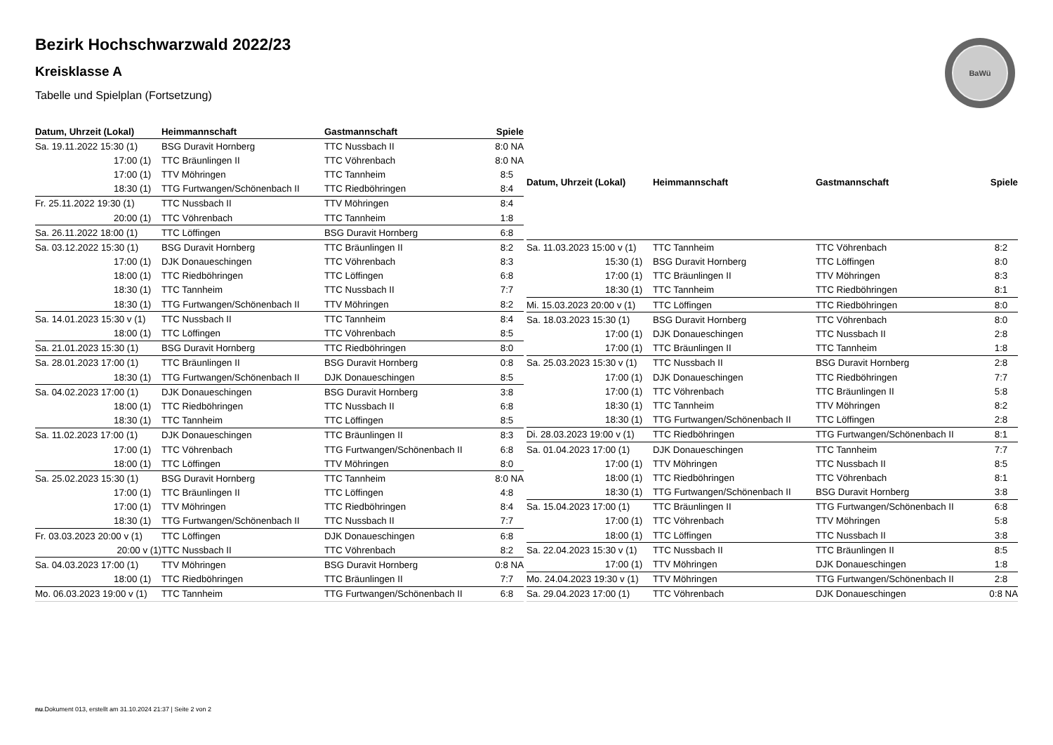Bezirk Hochschwarzwald 2022/23
Kreisklasse A
Tabelle und Spielplan (Fortsetzung)
BaWü
| Datum, Uhrzeit (Lokal) | Heimmannschaft | Gastmannschaft | Spiele |
| --- | --- | --- | --- |
| Sa. 19.11.2022 15:30 (1) | BSG Duravit Hornberg | TTC Nussbach II | 8:0 NA |
| 17:00 (1) | TTC Bräunlingen II | TTC Vöhrenbach | 8:0 NA |
| 17:00 (1) | TTV Möhringen | TTC Tannheim | 8:5 |
| 18:30 (1) | TTG Furtwangen/Schönenbach II | TTC Riedböhringen | 8:4 |
| Fr. 25.11.2022 19:30 (1) | TTC Nussbach II | TTV Möhringen | 8:4 |
| 20:00 (1) | TTC Vöhrenbach | TTC Tannheim | 1:8 |
| Sa. 26.11.2022 18:00 (1) | TTC Löffingen | BSG Duravit Hornberg | 6:8 |
| Sa. 03.12.2022 15:30 (1) | BSG Duravit Hornberg | TTC Bräunlingen II | 8:2 |
| 17:00 (1) | DJK Donaueschingen | TTC Vöhrenbach | 8:3 |
| 18:00 (1) | TTC Riedböhringen | TTC Löffingen | 6:8 |
| 18:30 (1) | TTC Tannheim | TTC Nussbach II | 7:7 |
| 18:30 (1) | TTG Furtwangen/Schönenbach II | TTV Möhringen | 8:2 |
| Sa. 14.01.2023 15:30 v (1) | TTC Nussbach II | TTC Tannheim | 8:4 |
| 18:00 (1) | TTC Löffingen | TTC Vöhrenbach | 8:5 |
| Sa. 21.01.2023 15:30 (1) | BSG Duravit Hornberg | TTC Riedböhringen | 8:0 |
| Sa. 28.01.2023 17:00 (1) | TTC Bräunlingen II | BSG Duravit Hornberg | 0:8 |
| 18:30 (1) | TTG Furtwangen/Schönenbach II | DJK Donaueschingen | 8:5 |
| Sa. 04.02.2023 17:00 (1) | DJK Donaueschingen | BSG Duravit Hornberg | 3:8 |
| 18:00 (1) | TTC Riedböhringen | TTC Nussbach II | 6:8 |
| 18:30 (1) | TTC Tannheim | TTC Löffingen | 8:5 |
| Sa. 11.02.2023 17:00 (1) | DJK Donaueschingen | TTC Bräunlingen II | 8:3 |
| 17:00 (1) | TTC Vöhrenbach | TTG Furtwangen/Schönenbach II | 6:8 |
| 18:00 (1) | TTC Löffingen | TTV Möhringen | 8:0 |
| Sa. 25.02.2023 15:30 (1) | BSG Duravit Hornberg | TTC Tannheim | 8:0 NA |
| 17:00 (1) | TTC Bräunlingen II | TTC Löffingen | 4:8 |
| 17:00 (1) | TTV Möhringen | TTC Riedböhringen | 8:4 |
| 18:30 (1) | TTG Furtwangen/Schönenbach II | TTC Nussbach II | 7:7 |
| Fr. 03.03.2023 20:00 v (1) | TTC Löffingen | DJK Donaueschingen | 6:8 |
| 20:00 v (1) | TTC Nussbach II | TTC Vöhrenbach | 8:2 |
| Sa. 04.03.2023 17:00 (1) | TTV Möhringen | BSG Duravit Hornberg | 0:8 NA |
| 18:00 (1) | TTC Riedböhringen | TTC Bräunlingen II | 7:7 |
| Mo. 06.03.2023 19:00 v (1) | TTC Tannheim | TTG Furtwangen/Schönenbach II | 6:8 |
| Datum, Uhrzeit (Lokal) | Heimmannschaft | Gastmannschaft | Spiele |
| --- | --- | --- | --- |
| Sa. 11.03.2023 15:00 v (1) | TTC Tannheim | TTC Vöhrenbach | 8:2 |
| 15:30 (1) | BSG Duravit Hornberg | TTC Löffingen | 8:0 |
| 17:00 (1) | TTC Bräunlingen II | TTV Möhringen | 8:3 |
| 18:30 (1) | TTC Tannheim | TTC Riedböhringen | 8:1 |
| Mi. 15.03.2023 20:00 v (1) | TTC Löffingen | TTC Riedböhringen | 8:0 |
| Sa. 18.03.2023 15:30 (1) | BSG Duravit Hornberg | TTC Vöhrenbach | 8:0 |
| 17:00 (1) | DJK Donaueschingen | TTC Nussbach II | 2:8 |
| 17:00 (1) | TTC Bräunlingen II | TTC Tannheim | 1:8 |
| Sa. 25.03.2023 15:30 v (1) | TTC Nussbach II | BSG Duravit Hornberg | 2:8 |
| 17:00 (1) | DJK Donaueschingen | TTC Riedböhringen | 7:7 |
| 17:00 (1) | TTC Vöhrenbach | TTC Bräunlingen II | 5:8 |
| 18:30 (1) | TTC Tannheim | TTV Möhringen | 8:2 |
| 18:30 (1) | TTG Furtwangen/Schönenbach II | TTC Löffingen | 2:8 |
| Di. 28.03.2023 19:00 v (1) | TTC Riedböhringen | TTG Furtwangen/Schönenbach II | 8:1 |
| Sa. 01.04.2023 17:00 (1) | DJK Donaueschingen | TTC Tannheim | 7:7 |
| 17:00 (1) | TTV Möhringen | TTC Nussbach II | 8:5 |
| 18:00 (1) | TTC Riedböhringen | TTC Vöhrenbach | 8:1 |
| 18:30 (1) | TTG Furtwangen/Schönenbach II | BSG Duravit Hornberg | 3:8 |
| Sa. 15.04.2023 17:00 (1) | TTC Bräunlingen II | TTG Furtwangen/Schönenbach II | 6:8 |
| 17:00 (1) | TTC Vöhrenbach | TTV Möhringen | 5:8 |
| 18:00 (1) | TTC Löffingen | TTC Nussbach II | 3:8 |
| Sa. 22.04.2023 15:30 v (1) | TTC Nussbach II | TTC Bräunlingen II | 8:5 |
| 17:00 (1) | TTV Möhringen | DJK Donaueschingen | 1:8 |
| Mo. 24.04.2023 19:30 v (1) | TTV Möhringen | TTG Furtwangen/Schönenbach II | 2:8 |
| Sa. 29.04.2023 17:00 (1) | TTC Vöhrenbach | DJK Donaueschingen | 0:8 NA |
nu.Dokument 013, erstellt am 31.10.2024 21:37 | Seite 2 von 2